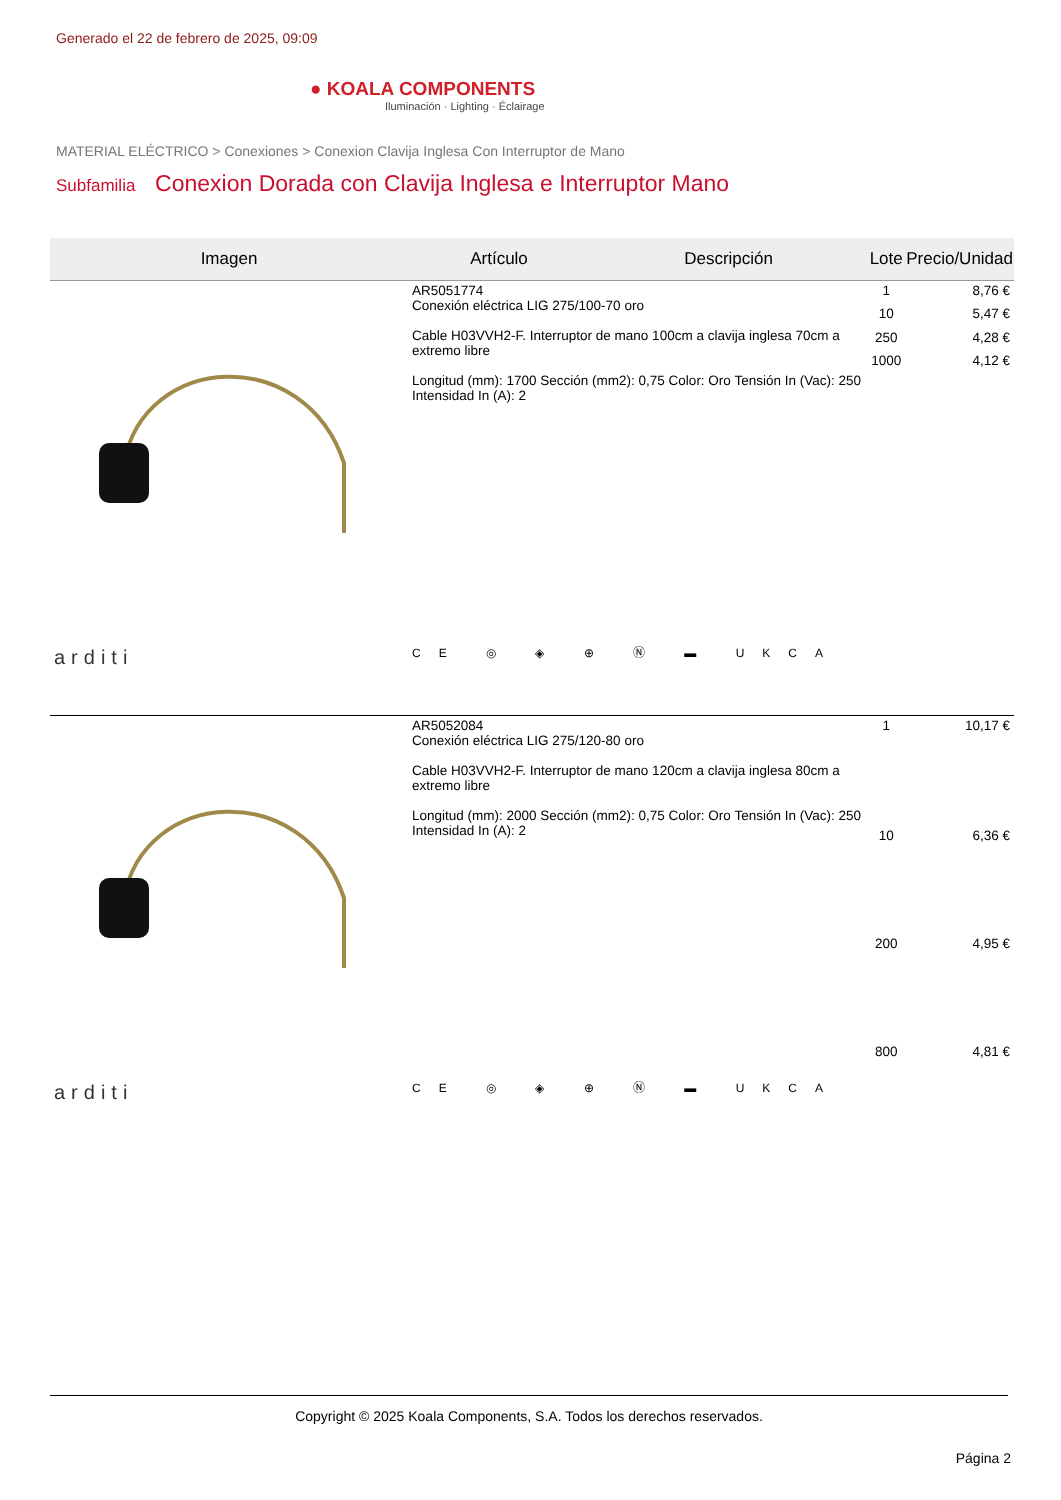Generado el 22 de febrero de 2025, 09:09
● KOALA COMPONENTS
Iluminación · Lighting · Éclairage
MATERIAL ELÉCTRICO > Conexiones > Conexion Clavija Inglesa Con Interruptor de Mano
Subfamilia Conexion Dorada con Clavija Inglesa e Interruptor Mano
| Imagen | Artículo | Descripción | Lote | Precio/Unidad |
| --- | --- | --- | --- | --- |
| arditi | AR5051774 Conexión eléctrica LIG 275/100-70 oro Cable H03VVH2-F. Interruptor de mano 100cm a clavija inglesa 70cm a extremo libre Longitud (mm): 1700 Sección (mm2): 0,75 Color: Oro Tensión In (Vac): 250 Intensidad In (A): 2 CE ◎ ◈ ⊕ Ⓝ ▬ UKCA | | 1 | 8,76 € |
| | | | 10 | 5,47 € |
| | | | 250 | 4,28 € |
| | | | 1000 | 4,12 € |
| arditi | AR5052084 Conexión eléctrica LIG 275/120-80 oro Cable H03VVH2-F. Interruptor de mano 120cm a clavija inglesa 80cm a extremo libre Longitud (mm): 2000 Sección (mm2): 0,75 Color: Oro Tensión In (Vac): 250 Intensidad In (A): 2 CE ◎ ◈ ⊕ Ⓝ ▬ UKCA | | 1 | 10,17 € |
| | | | 10 | 6,36 € |
| | | | 200 | 4,95 € |
| | | | 800 | 4,81 € |
Copyright © 2025 Koala Components, S.A. Todos los derechos reservados.
Página 2